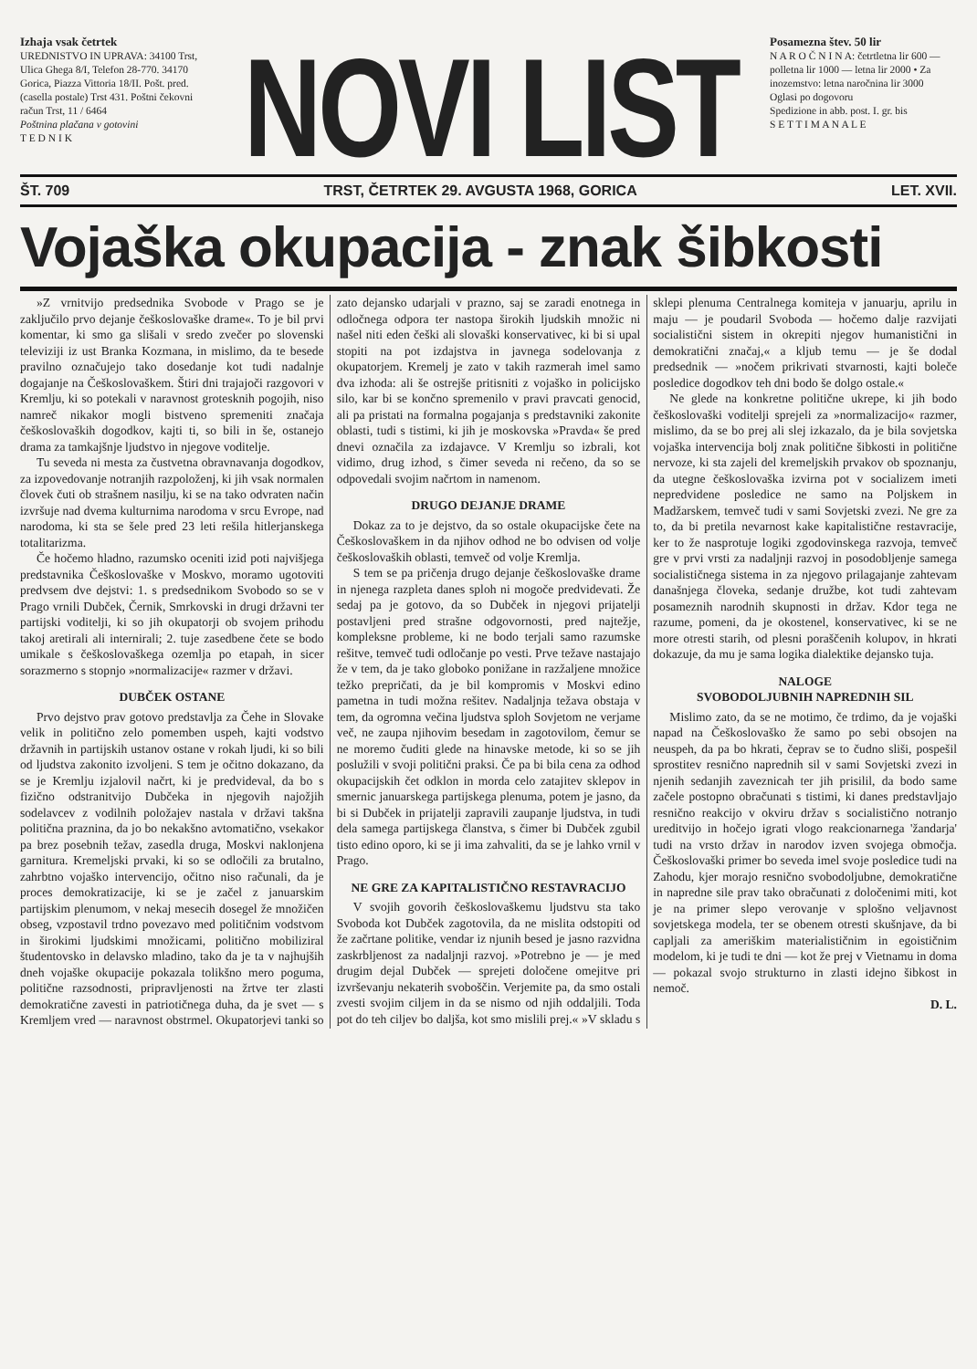Izhaja vsak četrtek
UREDNISTVO IN UPRAVA: 34100 Trst, Ulica Ghega 8/I, Telefon 28-770. 34170 Gorica, Piazza Vittoria 18/II. Pošt. pred. (casella postale) Trst 431. Poštni čekovni račun Trst, 11 / 6464
Poštnina plačana v gotovini
T E D N I K
NOVI LIST
Posamezna štev. 50 lir
N A R O Č N I N A: četrtletna lir 600 — polletna lir 1000 — letna lir 2000 • Za inozemstvo: letna naročnina lir 3000
Oglasi po dogovoru
Spedizione in abb. post. I. gr. bis
S E T T I M A N A L E
ŠT. 709 TRST, ČETRTEK 29. AVGUSTA 1968, GORICA LET. XVII.
Vojaška okupacija - znak šibkosti
»Z vrnitvijo predsednika Svobode v Prago se je zaključilo prvo dejanje češkoslovaške drame«. To je bil prvi komentar, ki smo ga slišali v sredo zvečer po slovenski televiziji iz ust Branka Kozmana, in mislimo, da te besede pravilno označujejo tako dosedanje kot tudi nadalnje dogajanje na Češkoslovaškem. Štiri dni trajajoči razgovori v Kremlju, ki so potekali v naravnost grotesknih pogojih, niso namreč nikakor mogli bistveno spremeniti značaja češkoslovaških dogodkov, kajti ti, so bili in še, ostanejo drama za tamkajšnje ljudstvo in njegove voditelje.
Tu seveda ni mesta za čustvetna obravnavanja dogodkov, za izpovedovanje notranjih razpoloženj, ki jih vsak normalen človek čuti ob strašnem nasilju, ki se na tako odvraten način izvršuje nad dvema kulturnima narodoma v srcu Evrope, nad narodoma, ki sta se šele pred 23 leti rešila hitlerjanskega totalitarizma.
Če hočemo hladno, razumsko oceniti izid poti najvišjega predstavnika Češkoslovaške v Moskvo, moramo ugotoviti predvsem dve dejstvi: 1. s predsednikom Svobodo so se v Prago vrnili Dubček, Černik, Smrkovski in drugi državni ter partijski voditelji, ki so jih okupatorji ob svojem prihodu takoj aretirali ali internirali; 2. tuje zasedbene čete se bodo umikale s češkoslovaškega ozemlja po etapah, in sicer sorazmerno s stopnjo »normalizacije« razmer v državi.
DUBČEK OSTANE
Prvo dejstvo prav gotovo predstavlja za Čehe in Slovake velik in politično zelo pomemben uspeh, kajti vodstvo državnih in partijskih ustanov ostane v rokah ljudi, ki so bili od ljudstva zakonito izvoljeni. S tem je očitno dokazano, da se je Kremlju izjalovil načrt, ki je predvideval, da bo s fizično odstranitvijo Dubčeka in njegovih najožjih sodelavcev z vodilnih položajev nastala v državi takšna politična praznina, da jo bo nekakšno avtomatično, vsekakor pa brez posebnih težav, zasedla druga, Moskvi naklonjena garnitura. Kremeljski prvaki, ki so se odločili za brutalno, zahrbtno vojaško intervencijo, očitno niso računali, da je proces demokratizacije, ki se je začel z januarskim partijskim plenumom, v nekaj mesecih dosegel že množičen obseg, vzpostavil trdno povezavo med političnim vodstvom in širokimi ljudskimi množicami, politično mobiliziral študentovsko in delavsko mladino, tako da je ta v najhujših dneh vojaške okupacije pokazala tolikšno mero poguma, politične razsodnosti, pripravljenosti na žrtve ter zlasti demokratične zavesti in patriotičnega duha, da je svet — s Kremljem vred — naravnost obstrmel. Okupatorjevi tanki so zato dejansko udarjali v prazno, saj se zaradi enotnega in odločnega odpora ter nastopa širokih ljudskih množic ni našel niti eden češki ali slovaški konservativec, ki bi si upal stopiti na pot izdajstva in javnega sodelovanja z okupatorjem. Kremelj je zato v takih razmerah imel samo dva izhoda: ali še ostrejše pritisniti z vojaško in policijsko silo, kar bi se končno spremenilo v pravi pravcati genocid, ali pa pristati na formalna pogajanja s predstavniki zakonite oblasti, tudi s tistimi, ki jih je moskovska »Pravda« še pred dnevi označila za izdajavce. V Kremlju so izbrali, kot vidimo, drug izhod, s čimer seveda ni rečeno, da so se odpovedali svojim načrtom in namenom.
DRUGO DEJANJE DRAME
Dokaz za to je dejstvo, da so ostale okupacijske čete na Češkoslovaškem in da njihov odhod ne bo odvisen od volje češkoslovaških oblasti, temveč od volje Kremlja.
S tem se pa pričenja drugo dejanje češkoslovaške drame in njenega razpleta danes sploh ni mogoče predvidevati. Že sedaj pa je gotovo, da so Dubček in njegovi prijatelji postavljeni pred strašne odgovornosti, pred najtežje, kompleksne probleme, ki ne bodo terjali samo razumske rešitve, temveč tudi odločanje po vesti. Prve težave nastajajo že v tem, da je tako globoko ponižane in razžaljene množice težko prepričati, da je bil kompromis v Moskvi edino pametna in tudi možna rešitev. Nadaljnja težava obstaja v tem, da ogromna večina ljudstva sploh Sovjetom ne verjame več, ne zaupa njihovim besedam in zagotovilom, čemur se ne moremo čuditi glede na hinavske metode, ki so se jih poslužili v svoji politični praksi. Če pa bi bila cena za odhod okupacijskih čet odklon in morda celo zatajitev sklepov in smernic januarskega partijskega plenuma, potem je jasno, da bi si Dubček in prijatelji zapravili zaupanje ljudstva, in tudi dela samega partijskega članstva, s čimer bi Dubček zgubil tisto edino oporo, ki se ji ima zahvaliti, da se je lahko vrnil v Prago.
NE GRE ZA KAPITALISTIČNO RESTAVRACIJO
V svojih govorih češkoslovaškemu ljudstvu sta tako Svoboda kot Dubček zagotovila, da ne mislita odstopiti od že začrtane politike, vendar iz njunih besed je jasno razvidna zaskrbljenost za nadaljnji razvoj. »Potrebno je — je med drugim dejal Dubček — sprejeti določene omejitve pri izvrševanju nekaterih svoboščin. Verjemite pa, da smo ostali zvesti svojim ciljem in da se nismo od njih oddaljili. Toda pot do teh ciljev bo daljša, kot smo mislili prej.« »V skladu s sklepi plenuma Centralnega komiteja v januarju, aprilu in maju — je poudaril Svoboda — hočemo dalje razvijati socialistični sistem in okrepiti njegov humanistični in demokratični značaj,« a kljub temu — je še dodal predsednik — »nočem prikrivati stvarnosti, kajti boleče posledice dogodkov teh dni bodo še dolgo ostale.«
Ne glede na konkretne politične ukrepe, ki jih bodo češkoslovaški voditelji sprejeli za »normalizacijo« razmer, mislimo, da se bo prej ali slej izkazalo, da je bila sovjetska vojaška intervencija bolj znak politične šibkosti in politične nervoze, ki sta zajeli del kremeljskih prvakov ob spoznanju, da utegne češkoslovaška izvirna pot v socializem imeti nepredvidene posledice ne samo na Poljskem in Madžarskem, temveč tudi v sami Sovjetski zvezi. Ne gre za to, da bi pretila nevarnost kake kapitalistične restavracije, ker to že nasprotuje logiki zgodovinskega razvoja, temveč gre v prvi vrsti za nadaljnji razvoj in posodobljenje samega socialističnega sistema in za njegovo prilagajanje zahtevam današnjega človeka, sedanje družbe, kot tudi zahtevam posameznih narodnih skupnosti in držav. Kdor tega ne razume, pomeni, da je okostenel, konservativec, ki se ne more otresti starih, od plesni poraščenih kolupov, in hkrati dokazuje, da mu je sama logika dialektike dejansko tuja.
NALOGE
SVOBODOLJUBNIH NAPREDNIH SIL
Mislimo zato, da se ne motimo, če trdimo, da je vojaški napad na Češkoslovaško že samo po sebi obsojen na neuspeh, da pa bo hkrati, čeprav se to čudno sliši, pospešil sprostitev resnično naprednih sil v sami Sovjetski zvezi in njenih sedanjih zaveznicah ter jih prisilil, da bodo same začele postopno obračunati s tistimi, ki danes predstavljajo resnično reakcijo v okviru držav s socialistično notranjo ureditvijo in hočejo igrati vlogo reakcionarnega 'žandarja' tudi na vrsto držav in narodov izven svojega območja. Češkoslovaški primer bo seveda imel svoje posledice tudi na Zahodu, kjer morajo resnično svobodoljubne, demokratične in napredne sile prav tako obračunati z določenimi miti, kot je na primer slepo verovanje v splošno veljavnost sovjetskega modela, ter se obenem otresti skušnjave, da bi capljali za ameriškim materialističnim in egoističnim modelom, ki je tudi te dni — kot že prej v Vietnamu in doma — pokazal svojo strukturno in zlasti idejno šibkost in nemoč.
D. L.